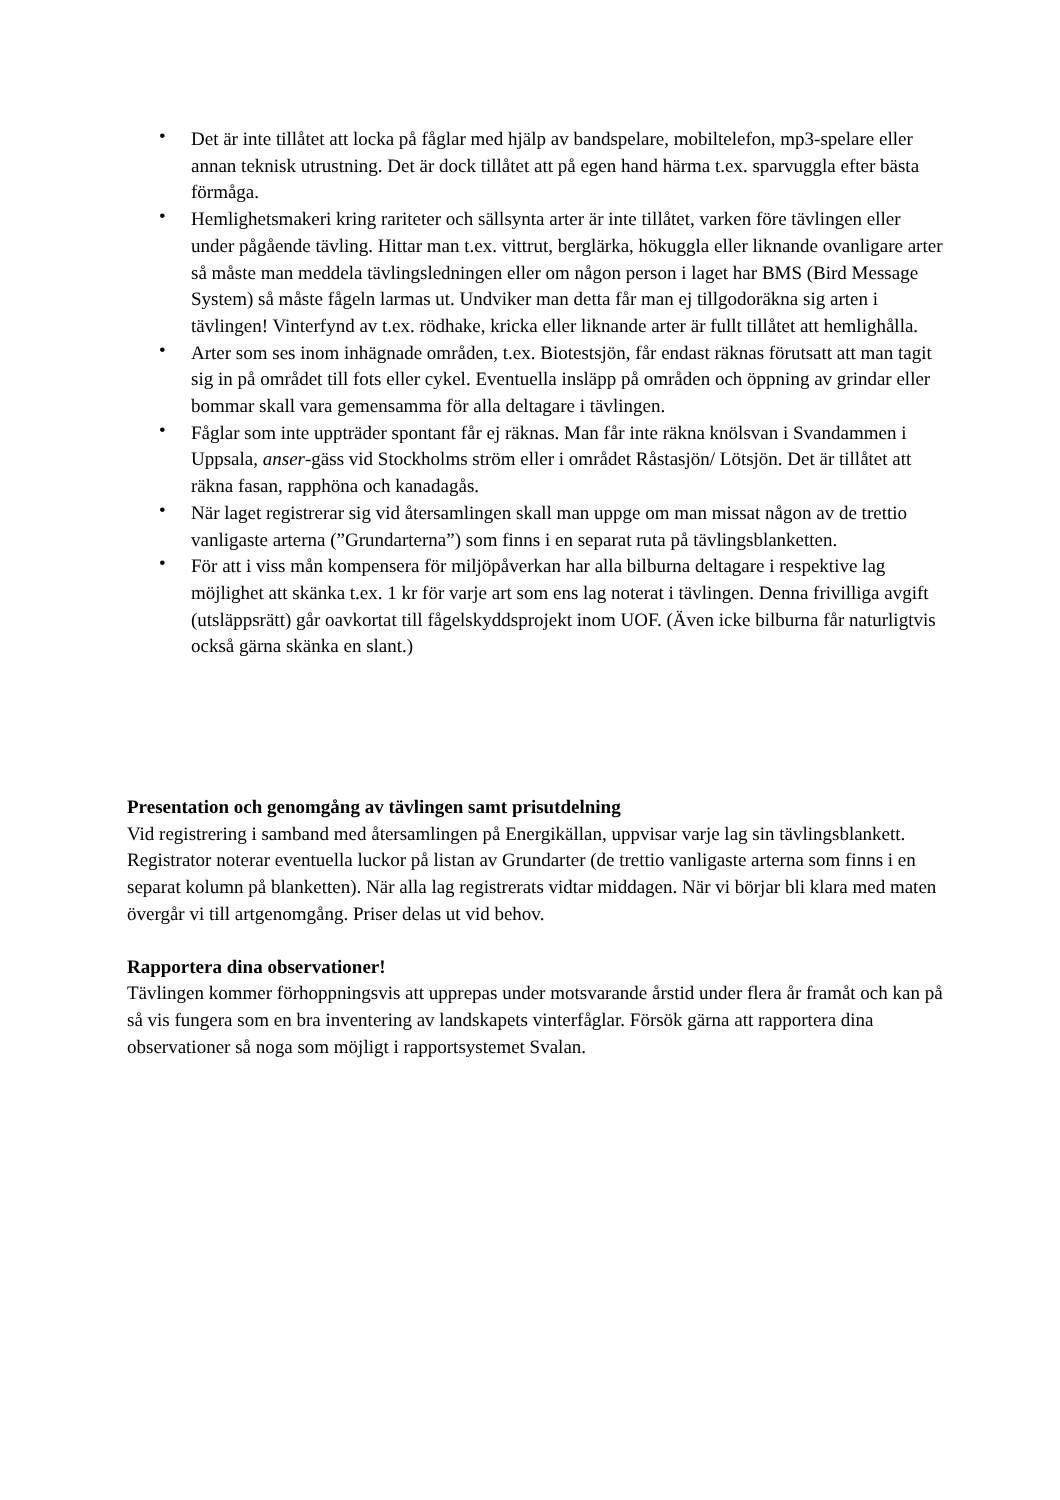• Det är inte tillåtet att locka på fåglar med hjälp av bandspelare, mobiltelefon, mp3-spelare eller annan teknisk utrustning. Det är dock tillåtet att på egen hand härma t.ex. sparvuggla efter bästa förmåga.
• Hemlighetsmakeri kring rariteter och sällsynta arter är inte tillåtet, varken före tävlingen eller under pågående tävling. Hittar man t.ex. vittrut, berglärka, hökuggla eller liknande ovanligare arter så måste man meddela tävlingsledningen eller om någon person i laget har BMS (Bird Message System) så måste fågeln larmas ut. Undviker man detta får man ej tillgodoräkna sig arten i tävlingen! Vinterfynd av t.ex. rödhake, kricka eller liknande arter är fullt tillåtet att hemlighålla.
• Arter som ses inom inhägnade områden, t.ex. Biotestsjön, får endast räknas förutsatt att man tagit sig in på området till fots eller cykel. Eventuella insläpp på områden och öppning av grindar eller bommar skall vara gemensamma för alla deltagare i tävlingen.
• Fåglar som inte uppträder spontant får ej räknas. Man får inte räkna knölsvan i Svandammen i Uppsala, anser-gäss vid Stockholms ström eller i området Råstasjön/ Lötsjön. Det är tillåtet att räkna fasan, rapphöna och kanadagås.
• När laget registrerar sig vid återsamlingen skall man uppge om man missat någon av de trettio vanligaste arterna (”Grundarterna”) som finns i en separat ruta på tävlingsblanketten.
• För att i viss mån kompensera för miljöpåverkan har alla bilburna deltagare i respektive lag möjlighet att skänka t.ex. 1 kr för varje art som ens lag noterat i tävlingen. Denna frivilliga avgift (utsläppsrätt) går oavkortat till fågelskyddsprojekt inom UOF. (Även icke bilburna får naturligtvis också gärna skänka en slant.)
Presentation och genomgång av tävlingen samt prisutdelning
Vid registrering i samband med återsamlingen på Energikällan, uppvisar varje lag sin tävlingsblankett. Registrator noterar eventuella luckor på listan av Grundarter (de trettio vanligaste arterna som finns i en separat kolumn på blanketten). När alla lag registrerats vidtar middagen. När vi börjar bli klara med maten övergår vi till artgenomgång. Priser delas ut vid behov.
Rapportera dina observationer!
Tävlingen kommer förhoppningsvis att upprepas under motsvarande årstid under flera år framåt och kan på så vis fungera som en bra inventering av landskapets vinterfåglar. Försök gärna att rapportera dina observationer så noga som möjligt i rapportsystemet Svalan.